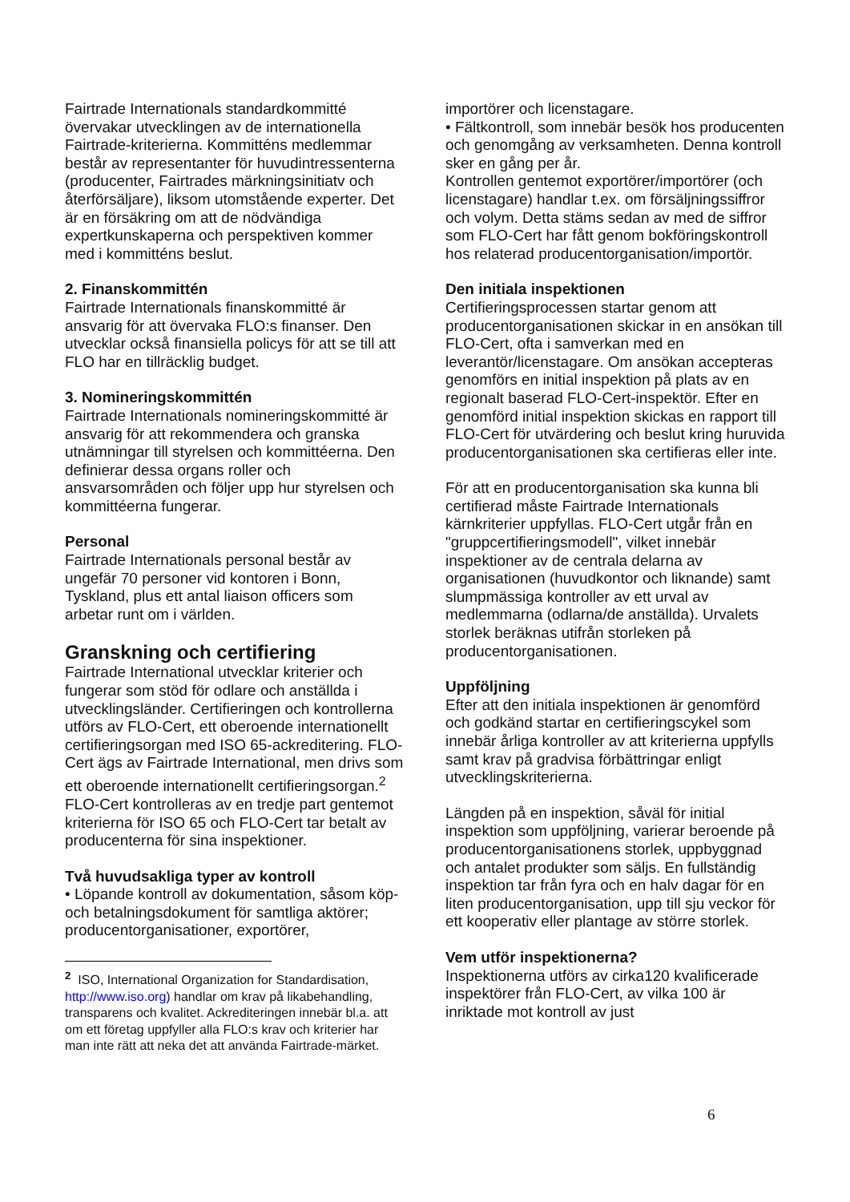Fairtrade Internationals standardkommitté övervakar utvecklingen av de internationella Fairtrade-kriterierna. Kommitténs medlemmar består av representanter för huvudintressenterna (producenter, Fairtrades märkningsinitiatv och återförsäljare), liksom utomstående experter. Det är en försäkring om att de nödvändiga expertkunskaperna och perspektiven kommer med i kommitténs beslut.
2. Finanskommittén
Fairtrade Internationals finanskommitté är ansvarig för att övervaka FLO:s finanser. Den utvecklar också finansiella policys för att se till att FLO har en tillräcklig budget.
3. Nomineringskommittén
Fairtrade Internationals nomineringskommitté är ansvarig för att rekommendera och granska utnämningar till styrelsen och kommittéerna. Den definierar dessa organs roller och ansvarsområden och följer upp hur styrelsen och kommittéerna fungerar.
Personal
Fairtrade Internationals personal består av ungefär 70 personer vid kontoren i Bonn, Tyskland, plus ett antal liaison officers som arbetar runt om i världen.
Granskning och certifiering
Fairtrade International utvecklar kriterier och fungerar som stöd för odlare och anställda i utvecklingsländer. Certifieringen och kontrollerna utförs av FLO-Cert, ett oberoende internationellt certifieringsorgan med ISO 65-ackreditering. FLO-Cert ägs av Fairtrade International, men drivs som ett oberoende internationellt certifieringsorgan.<sup>2</sup> FLO-Cert kontrolleras av en tredje part gentemot kriterierna för ISO 65 och FLO-Cert tar betalt av producenterna för sina inspektioner.
Två huvudsakliga typer av kontroll
• Löpande kontroll av dokumentation, såsom köp- och betalningsdokument för samtliga aktörer; producentorganisationer, exportörer,
<sup>2</sup> ISO, International Organization for Standardisation, http://www.iso.org) handlar om krav på likabehandling, transparens och kvalitet. Ackrediteringen innebär bl.a. att om ett företag uppfyller alla FLO:s krav och kriterier har man inte rätt att neka det att använda Fairtrade-märket.
importörer och licenstagare.
• Fältkontroll, som innebär besök hos producenten och genomgång av verksamheten. Denna kontroll sker en gång per år.
Kontrollen gentemot exportörer/importörer (och licenstagare) handlar t.ex. om försäljningssiffror och volym. Detta stäms sedan av med de siffror som FLO-Cert har fått genom bokföringskontroll hos relaterad producentorganisation/importör.
Den initiala inspektionen
Certifieringsprocessen startar genom att producentorganisationen skickar in en ansökan till FLO-Cert, ofta i samverkan med en leverantör/licenstagare. Om ansökan accepteras genomförs en initial inspektion på plats av en regionalt baserad FLO-Cert-inspektör. Efter en genomförd initial inspektion skickas en rapport till FLO-Cert för utvärdering och beslut kring huruvida producentorganisationen ska certifieras eller inte.
För att en producentorganisation ska kunna bli certifierad måste Fairtrade Internationals kärnkriterier uppfyllas. FLO-Cert utgår från en "gruppcertifieringsmodell", vilket innebär inspektioner av de centrala delarna av organisationen (huvudkontor och liknande) samt slumpmässiga kontroller av ett urval av medlemmarna (odlarna/de anställda). Urvalets storlek beräknas utifrån storleken på producentorganisationen.
Uppföljning
Efter att den initiala inspektionen är genomförd och godkänd startar en certifieringscykel som innebär årliga kontroller av att kriterierna uppfylls samt krav på gradvisa förbättringar enligt utvecklingskriterierna.
Längden på en inspektion, såväl för initial inspektion som uppföljning, varierar beroende på producentorganisationens storlek, uppbyggnad och antalet produkter som säljs. En fullständig inspektion tar från fyra och en halv dagar för en liten producentorganisation, upp till sju veckor för ett kooperativ eller plantage av större storlek.
Vem utför inspektionerna?
Inspektionerna utförs av cirka120 kvalificerade inspektörer från FLO-Cert, av vilka 100 är inriktade mot kontroll av just
6